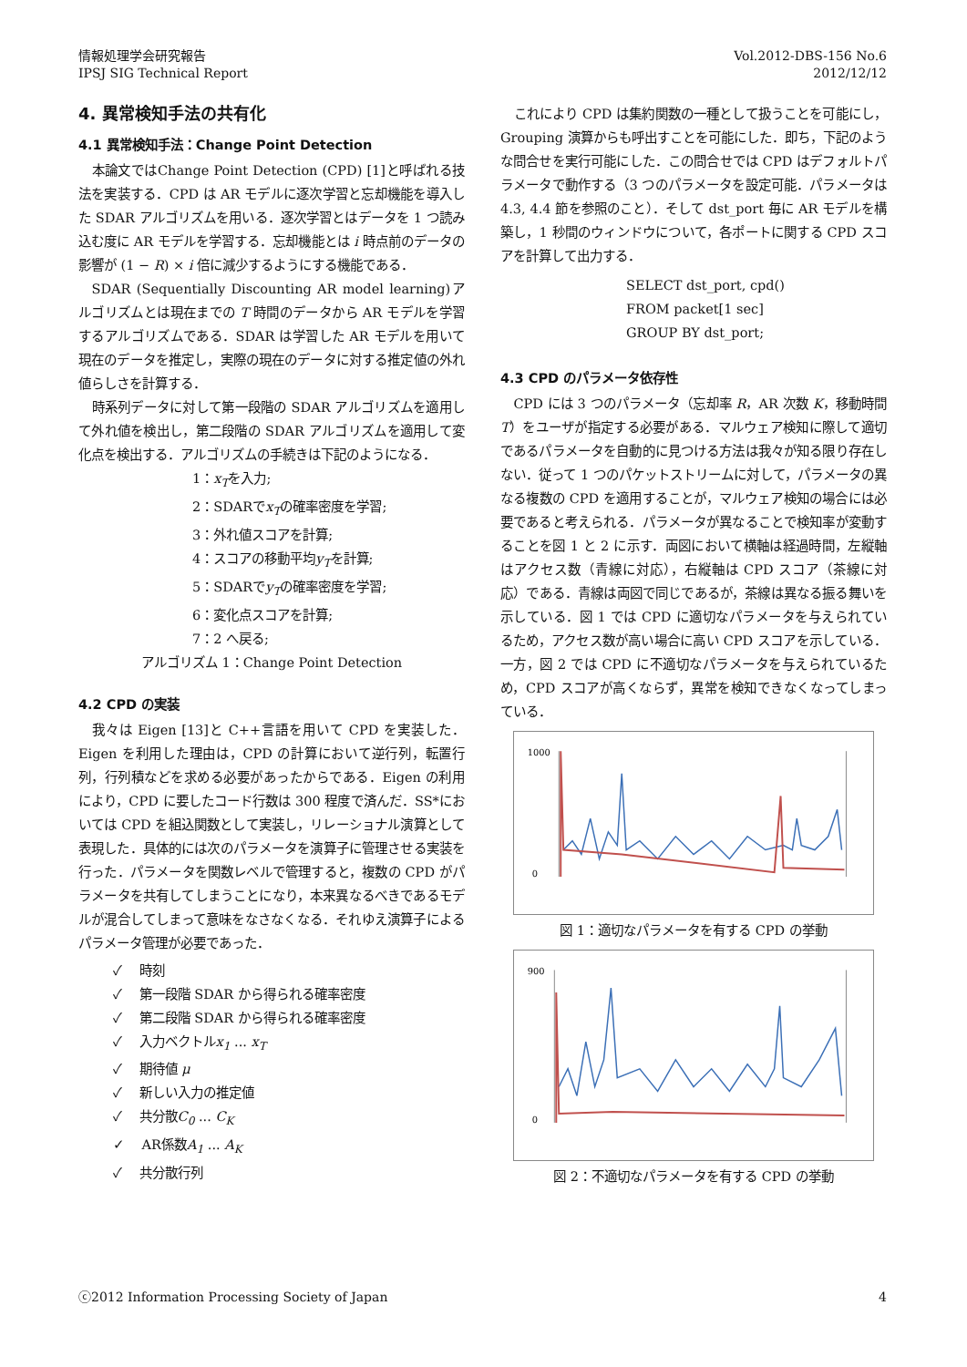情報処理学会研究報告
IPSJ SIG Technical Report
Vol.2012-DBS-156 No.6
2012/12/12
4. 異常検知手法の共有化
4.1 異常検知手法：Change Point Detection
本論文ではChange Point Detection (CPD) [1]と呼ばれる技法を実装する．CPD は AR モデルに逐次学習と忘却機能を導入した SDAR アルゴリズムを用いる．逐次学習とはデータを 1 つ読み込む度に AR モデルを学習する．忘却機能とは i 時点前のデータの影響が (1 − R) × i 倍に減少するようにする機能である．
SDAR (Sequentially Discounting AR model learning)アルゴリズムとは現在までの T 時間のデータから AR モデルを学習するアルゴリズムである．SDAR は学習した AR モデルを用いて現在のデータを推定し，実際の現在のデータに対する推定値の外れ値らしさを計算する．
時系列データに対して第一段階の SDAR アルゴリズムを適用して外れ値を検出し，第二段階の SDAR アルゴリズムを適用して変化点を検出する．アルゴリズムの手続きは下記のようになる．
1：x<sub>T</sub>を入力;
2：SDARでx<sub>T</sub>の確率密度を学習;
3：外れ値スコアを計算;
4：スコアの移動平均y<sub>T</sub>を計算;
5：SDARでy<sub>T</sub>の確率密度を学習;
6：変化点スコアを計算;
7：2 へ戻る;
アルゴリズム 1：Change Point Detection
4.2 CPD の実装
我々は Eigen [13]と C++言語を用いて CPD を実装した．Eigen を利用した理由は，CPD の計算において逆行列，転置行列，行列積などを求める必要があったからである．Eigen の利用により，CPD に要したコード行数は 300 程度で済んだ．SS*においては CPD を組込関数として実装し，リレーショナル演算として表現した．具体的には次のパラメータを演算子に管理させる実装を行った．パラメータを関数レベルで管理すると，複数の CPD がパラメータを共有してしまうことになり，本来異なるべきであるモデルが混合してしまって意味をなさなくなる．それゆえ演算子によるパラメータ管理が必要であった．
✓ 　時刻
✓ 　第一段階 SDAR から得られる確率密度
✓ 　第二段階 SDAR から得られる確率密度
✓ 　入力ベクトルx<sub>1</sub> ... x<sub>T</sub>
✓ 　期待値 μ
✓ 　新しい入力の推定値
✓ 　共分散C<sub>0</sub> ... C<sub>K</sub>
✓ 　AR係数A<sub>1</sub> ... A<sub>K</sub>
✓ 　共分散行列
これにより CPD は集約関数の一種として扱うことを可能にし，Grouping 演算からも呼出すことを可能にした．即ち，下記のような問合せを実行可能にした．この問合せでは CPD はデフォルトパラメータで動作する（3 つのパラメータを設定可能．パラメータは 4.3, 4.4 節を参照のこと）．そして dst_port 毎に AR モデルを構築し，1 秒間のウィンドウについて，各ポートに関する CPD スコアを計算して出力する．
SELECT dst_port, cpd()
FROM packet[1 sec]
GROUP BY dst_port;
4.3 CPD のパラメータ依存性
CPD には 3 つのパラメータ（忘却率 R，AR 次数 K，移動時間 T）をユーザが指定する必要がある．マルウェア検知に際して適切であるパラメータを自動的に見つける方法は我々が知る限り存在しない．従って 1 つのパケットストリームに対して，パラメータの異なる複数の CPD を適用することが，マルウェア検知の場合には必要であると考えられる．パラメータが異なることで検知率が変動することを図 1 と 2 に示す．両図において横軸は経過時間，左縦軸はアクセス数（青線に対応），右縦軸は CPD スコア（茶線に対応）である．青線は両図で同じであるが，茶線は異なる振る舞いを示している．図 1 では CPD に適切なパラメータを与えられているため，アクセス数が高い場合に高い CPD スコアを示している．一方，図 2 では CPD に不適切なパラメータを与えられているため，CPD スコアが高くならず，異常を検知できなくなってしまっている．
1000
0
図 1：適切なパラメータを有する CPD の挙動
900
0
図 2：不適切なパラメータを有する CPD の挙動
ⓒ2012 Information Processing Society of Japan
4